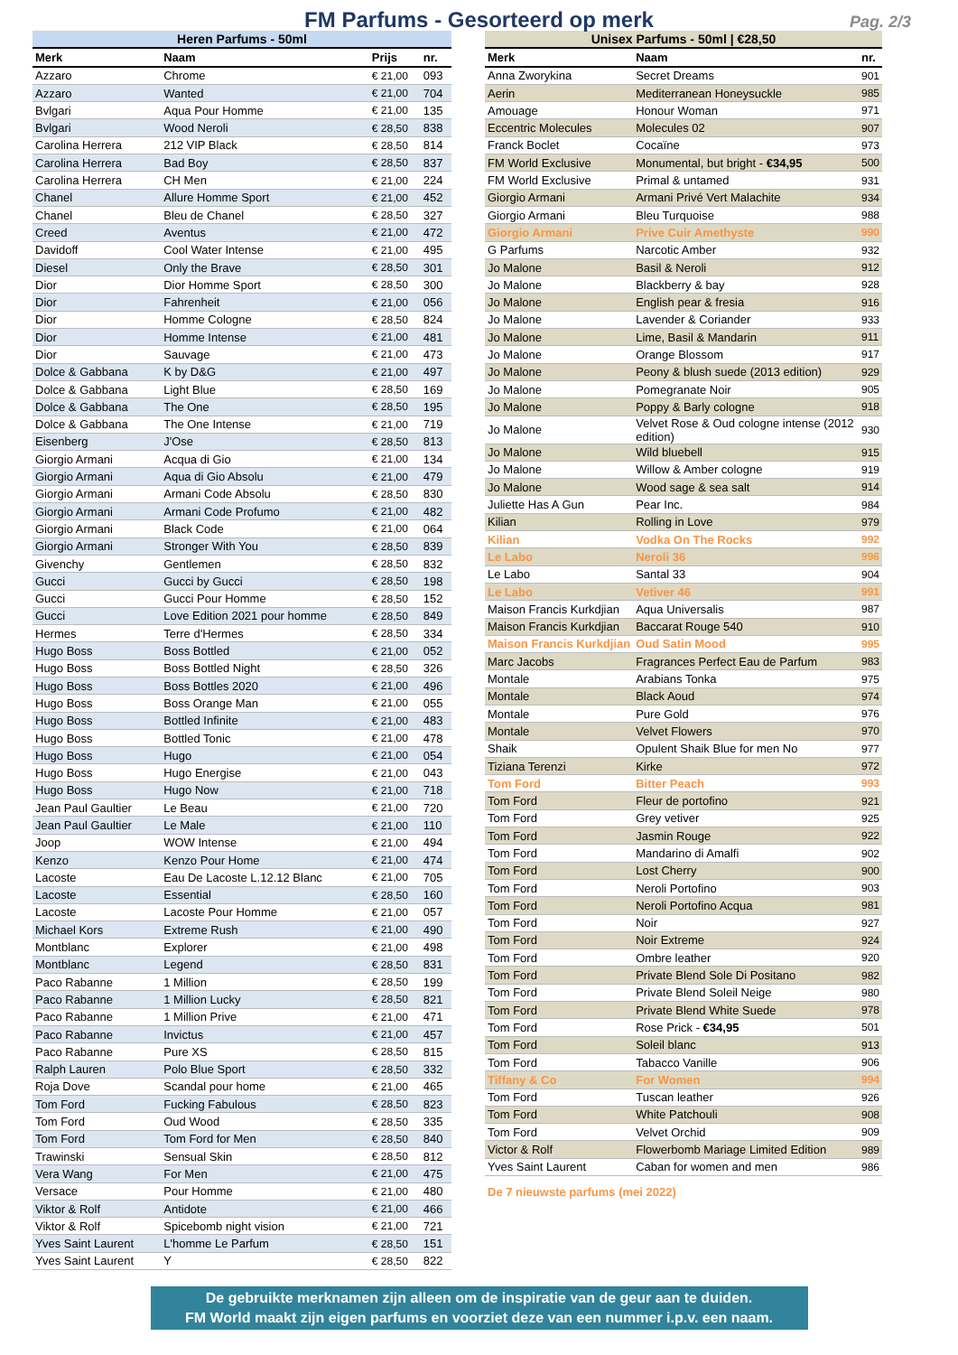FM Parfums - Gesorteerd op merk
Pag. 2/3
| Heren Parfums - 50ml | | | |
| --- | --- | --- | --- |
| Merk | Naam | Prijs | nr. |
| Azzaro | Chrome | € 21,00 | 093 |
| Azzaro | Wanted | € 21,00 | 704 |
| Bvlgari | Aqua Pour Homme | € 21,00 | 135 |
| Bvlgari | Wood Neroli | € 28,50 | 838 |
| Carolina Herrera | 212 VIP Black | € 28,50 | 814 |
| Carolina Herrera | Bad Boy | € 28,50 | 837 |
| Carolina Herrera | CH Men | € 21,00 | 224 |
| Chanel | Allure Homme Sport | € 21,00 | 452 |
| Chanel | Bleu de Chanel | € 28,50 | 327 |
| Creed | Aventus | € 21,00 | 472 |
| Davidoff | Cool Water Intense | € 21,00 | 495 |
| Diesel | Only the Brave | € 28,50 | 301 |
| Dior | Dior Homme Sport | € 28,50 | 300 |
| Dior | Fahrenheit | € 21,00 | 056 |
| Dior | Homme Cologne | € 28,50 | 824 |
| Dior | Homme Intense | € 21,00 | 481 |
| Dior | Sauvage | € 21,00 | 473 |
| Dolce & Gabbana | K by D&G | € 21,00 | 497 |
| Dolce & Gabbana | Light Blue | € 28,50 | 169 |
| Dolce & Gabbana | The One | € 28,50 | 195 |
| Dolce & Gabbana | The One Intense | € 21,00 | 719 |
| Eisenberg | J'Ose | € 28,50 | 813 |
| Giorgio Armani | Acqua di Gio | € 21,00 | 134 |
| Giorgio Armani | Aqua di Gio Absolu | € 21,00 | 479 |
| Giorgio Armani | Armani Code Absolu | € 28,50 | 830 |
| Giorgio Armani | Armani Code Profumo | € 21,00 | 482 |
| Giorgio Armani | Black Code | € 21,00 | 064 |
| Giorgio Armani | Stronger With You | € 28,50 | 839 |
| Givenchy | Gentlemen | € 28,50 | 832 |
| Gucci | Gucci by Gucci | € 28,50 | 198 |
| Gucci | Gucci Pour Homme | € 28,50 | 152 |
| Gucci | Love Edition 2021 pour homme | € 28,50 | 849 |
| Hermes | Terre d'Hermes | € 28,50 | 334 |
| Hugo Boss | Boss Bottled | € 21,00 | 052 |
| Hugo Boss | Boss Bottled Night | € 28,50 | 326 |
| Hugo Boss | Boss Bottles 2020 | € 21,00 | 496 |
| Hugo Boss | Boss Orange Man | € 21,00 | 055 |
| Hugo Boss | Bottled Infinite | € 21,00 | 483 |
| Hugo Boss | Bottled Tonic | € 21,00 | 478 |
| Hugo Boss | Hugo | € 21,00 | 054 |
| Hugo Boss | Hugo Energise | € 21,00 | 043 |
| Hugo Boss | Hugo Now | € 21,00 | 718 |
| Jean Paul Gaultier | Le Beau | € 21,00 | 720 |
| Jean Paul Gaultier | Le Male | € 21,00 | 110 |
| Joop | WOW Intense | € 21,00 | 494 |
| Kenzo | Kenzo Pour Home | € 21,00 | 474 |
| Lacoste | Eau De Lacoste L.12.12 Blanc | € 21,00 | 705 |
| Lacoste | Essential | € 28,50 | 160 |
| Lacoste | Lacoste Pour Homme | € 21,00 | 057 |
| Michael Kors | Extreme Rush | € 21,00 | 490 |
| Montblanc | Explorer | € 21,00 | 498 |
| Montblanc | Legend | € 28,50 | 831 |
| Paco Rabanne | 1 Million | € 28,50 | 199 |
| Paco Rabanne | 1 Million Lucky | € 28,50 | 821 |
| Paco Rabanne | 1 Million Prive | € 21,00 | 471 |
| Paco Rabanne | Invictus | € 21,00 | 457 |
| Paco Rabanne | Pure XS | € 28,50 | 815 |
| Ralph Lauren | Polo Blue Sport | € 28,50 | 332 |
| Roja Dove | Scandal pour home | € 21,00 | 465 |
| Tom Ford | Fucking Fabulous | € 28,50 | 823 |
| Tom Ford | Oud Wood | € 28,50 | 335 |
| Tom Ford | Tom Ford for Men | € 28,50 | 840 |
| Trawinski | Sensual Skin | € 28,50 | 812 |
| Vera Wang | For Men | € 21,00 | 475 |
| Versace | Pour Homme | € 21,00 | 480 |
| Viktor & Rolf | Antidote | € 21,00 | 466 |
| Viktor & Rolf | Spicebomb night vision | € 21,00 | 721 |
| Yves Saint Laurent | L'homme Le Parfum | € 28,50 | 151 |
| Yves Saint Laurent | Y | € 28,50 | 822 |
| Unisex Parfums - 50ml / €28,50 | | |
| --- | --- | --- |
| Merk | Naam | nr. |
| Anna Zworykina | Secret Dreams | 901 |
| Aerin | Mediterranean Honeysuckle | 985 |
| Amouage | Honour Woman | 971 |
| Eccentric Molecules | Molecules 02 | 907 |
| Franck Boclet | Cocaïne | 973 |
| FM World Exclusive | Monumental, but bright - €34,95 | 500 |
| FM World Exclusive | Primal & untamed | 931 |
| Giorgio Armani | Armani Privé Vert Malachite | 934 |
| Giorgio Armani | Bleu Turquoise | 988 |
| Giorgio Armani | Prive Cuir Amethyste | 990 |
| G Parfums | Narcotic Amber | 932 |
| Jo Malone | Basil & Neroli | 912 |
| Jo Malone | Blackberry & bay | 928 |
| Jo Malone | English pear & fresia | 916 |
| Jo Malone | Lavender & Coriander | 933 |
| Jo Malone | Lime, Basil & Mandarin | 911 |
| Jo Malone | Orange Blossom | 917 |
| Jo Malone | Peony & blush suede (2013 edition) | 929 |
| Jo Malone | Pomegranate Noir | 905 |
| Jo Malone | Poppy & Barly cologne | 918 |
| Jo Malone | Velvet Rose & Oud cologne intense (2012 edition) | 930 |
| Jo Malone | Wild bluebell | 915 |
| Jo Malone | Willow & Amber cologne | 919 |
| Jo Malone | Wood sage & sea salt | 914 |
| Juliette Has A Gun | Pear Inc. | 984 |
| Kilian | Rolling in Love | 979 |
| Kilian | Vodka On The Rocks | 992 |
| Le Labo | Neroli 36 | 996 |
| Le Labo | Santal 33 | 904 |
| Le Labo | Vetiver 46 | 991 |
| Maison Francis Kurkdjian | Aqua Universalis | 987 |
| Maison Francis Kurkdjian | Baccarat Rouge 540 | 910 |
| Maison Francis Kurkdjian | Oud Satin Mood | 995 |
| Marc Jacobs | Fragrances Perfect Eau de Parfum | 983 |
| Montale | Arabians Tonka | 975 |
| Montale | Black Aoud | 974 |
| Montale | Pure Gold | 976 |
| Montale | Velvet Flowers | 970 |
| Shaik | Opulent Shaik Blue for men No | 977 |
| Tiziana Terenzi | Kirke | 972 |
| Tom Ford | Bitter Peach | 993 |
| Tom Ford | Fleur de portofino | 921 |
| Tom Ford | Grey vetiver | 925 |
| Tom Ford | Jasmin Rouge | 922 |
| Tom Ford | Mandarino di Amalfi | 902 |
| Tom Ford | Lost Cherry | 900 |
| Tom Ford | Neroli Portofino | 903 |
| Tom Ford | Neroli Portofino Acqua | 981 |
| Tom Ford | Noir | 927 |
| Tom Ford | Noir Extreme | 924 |
| Tom Ford | Ombre leather | 920 |
| Tom Ford | Private Blend Sole Di Positano | 982 |
| Tom Ford | Private Blend Soleil Neige | 980 |
| Tom Ford | Private Blend White Suede | 978 |
| Tom Ford | Rose Prick - €34,95 | 501 |
| Tom Ford | Soleil blanc | 913 |
| Tom Ford | Tabacco Vanille | 906 |
| Tiffany & Co | For Women | 994 |
| Tom Ford | Tuscan leather | 926 |
| Tom Ford | White Patchouli | 908 |
| Tom Ford | Velvet Orchid | 909 |
| Victor & Rolf | Flowerbomb Mariage Limited Edition | 989 |
| Yves Saint Laurent | Caban for women and men | 986 |
De 7 nieuwste parfums (mei 2022)
De gebruikte merknamen zijn alleen om de inspiratie van de geur aan te duiden.
FM World maakt zijn eigen parfums en voorziet deze van een nummer i.p.v. een naam.